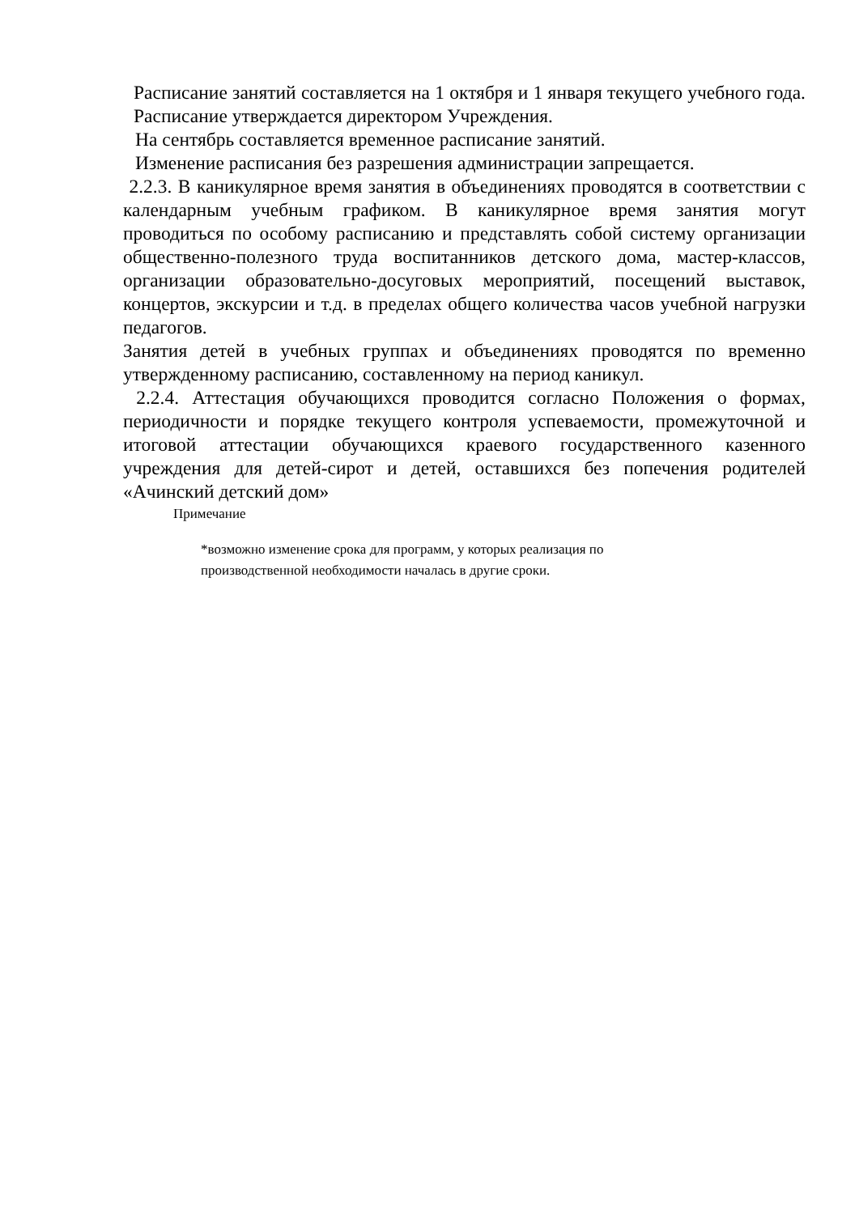Расписание занятий составляется на 1 октября и 1 января текущего учебного года. Расписание утверждается директором Учреждения.
На сентябрь составляется временное расписание занятий.
Изменение расписания без разрешения администрации запрещается.
2.2.3. В каникулярное время занятия в объединениях проводятся в соответствии с календарным учебным графиком. В каникулярное время занятия могут проводиться по особому расписанию и представлять собой систему организации общественно-полезного труда воспитанников детского дома, мастер-классов, организации образовательно-досуговых мероприятий, посещений выставок, концертов, экскурсии и т.д. в пределах общего количества часов учебной нагрузки педагогов.
Занятия детей в учебных группах и объединениях проводятся по временно утвержденному расписанию, составленному на период каникул.
2.2.4. Аттестация обучающихся проводится согласно Положения о формах, периодичности и порядке текущего контроля успеваемости, промежуточной и итоговой аттестации обучающихся краевого государственного казенного учреждения для детей-сирот и детей, оставшихся без попечения родителей «Ачинский детский дом»
Примечание
*возможно изменение срока для программ, у которых реализация по
производственной необходимости началась в другие сроки.